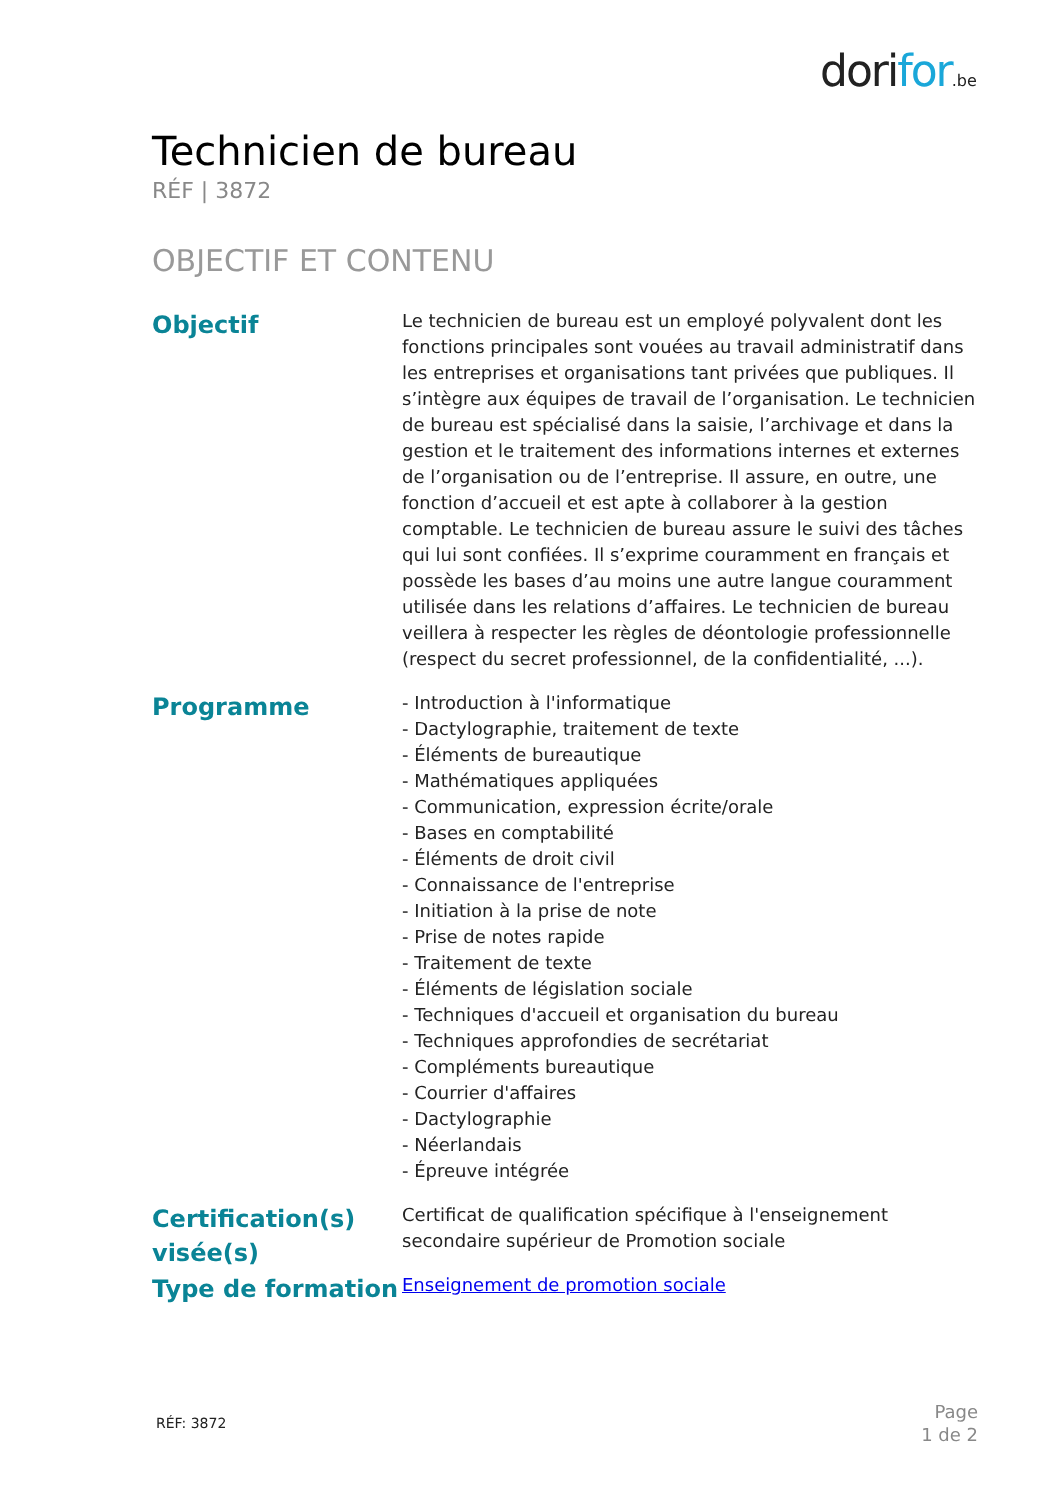dorifor.be
Technicien de bureau
RÉF | 3872
OBJECTIF ET CONTENU
| Objectif | Le technicien de bureau est un employé polyvalent dont les fonctions principales sont vouées au travail administratif dans les entreprises et organisations tant privées que publiques. Il s’intègre aux équipes de travail de l’organisation. Le technicien de bureau est spécialisé dans la saisie, l’archivage et dans la gestion et le traitement des informations internes et externes de l’organisation ou de l’entreprise. Il assure, en outre, une fonction d’accueil et est apte à collaborer à la gestion comptable. Le technicien de bureau assure le suivi des tâches qui lui sont confiées. Il s’exprime couramment en français et possède les bases d’au moins une autre langue couramment utilisée dans les relations d’affaires. Le technicien de bureau veillera à respecter les règles de déontologie professionnelle (respect du secret professionnel, de la confidentialité, ...). |
| Programme | - Introduction à l'informatique - Dactylographie, traitement de texte - Éléments de bureautique - Mathématiques appliquées - Communication, expression écrite/orale - Bases en comptabilité - Éléments de droit civil - Connaissance de l'entreprise - Initiation à la prise de note - Prise de notes rapide - Traitement de texte - Éléments de législation sociale - Techniques d'accueil et organisation du bureau - Techniques approfondies de secrétariat - Compléments bureautique - Courrier d'affaires - Dactylographie - Néerlandais - Épreuve intégrée |
| Certification(s) visée(s) | Certificat de qualification spécifique à l'enseignement secondaire supérieur de Promotion sociale |
| Type de formation | Enseignement de promotion sociale |
RÉF: 3872
Page
1 de 2